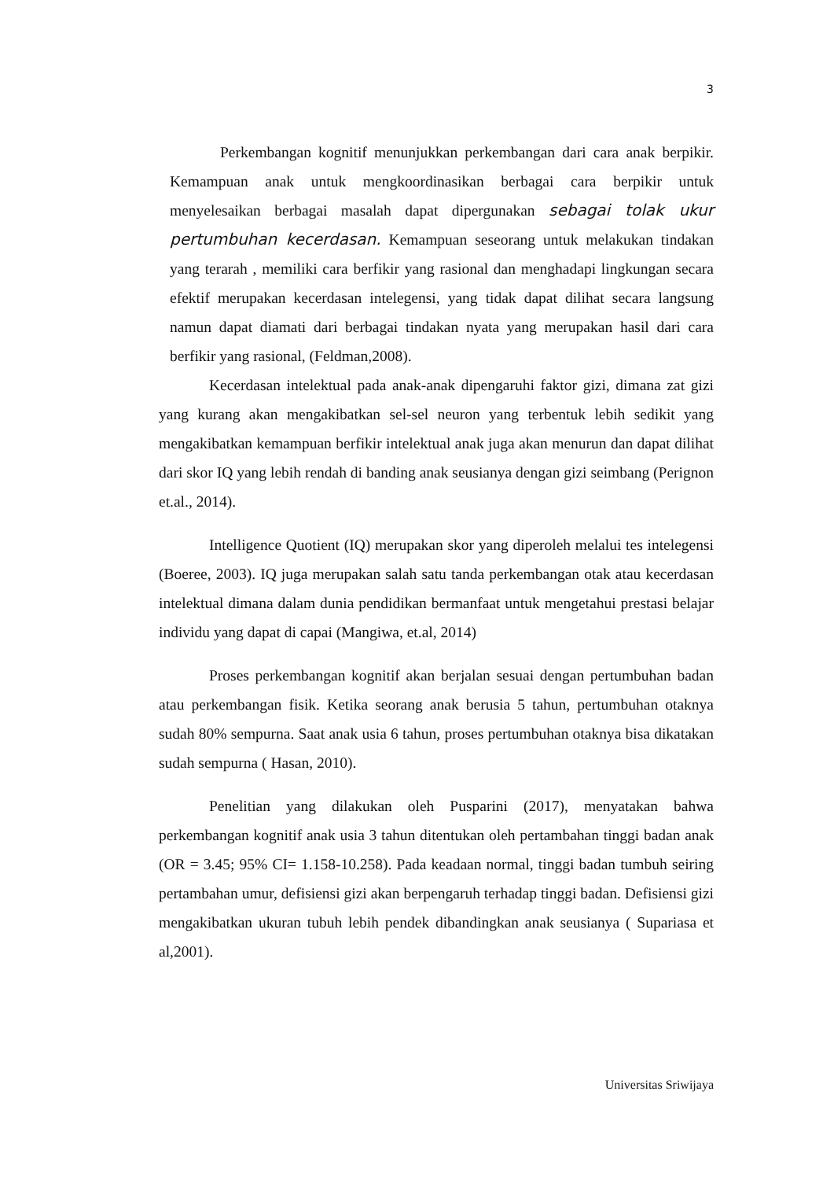3
Perkembangan kognitif menunjukkan perkembangan dari cara anak berpikir. Kemampuan anak untuk mengkoordinasikan berbagai cara berpikir untuk menyelesaikan berbagai masalah dapat dipergunakan sebagai tolak ukur pertumbuhan kecerdasan. Kemampuan seseorang untuk melakukan tindakan yang terarah , memiliki cara berfikir yang rasional dan menghadapi lingkungan secara efektif merupakan kecerdasan intelegensi, yang tidak dapat dilihat secara langsung namun dapat diamati dari berbagai tindakan nyata yang merupakan hasil dari cara berfikir yang rasional, (Feldman,2008).
Kecerdasan intelektual pada anak-anak dipengaruhi faktor gizi, dimana zat gizi yang kurang akan mengakibatkan sel-sel neuron yang terbentuk lebih sedikit yang mengakibatkan kemampuan berfikir intelektual anak juga akan menurun dan dapat dilihat dari skor IQ yang lebih rendah di banding anak seusianya dengan gizi seimbang (Perignon et.al., 2014).
Intelligence Quotient (IQ) merupakan skor yang diperoleh melalui tes intelegensi (Boeree, 2003). IQ juga merupakan salah satu tanda perkembangan otak atau kecerdasan intelektual dimana dalam dunia pendidikan bermanfaat untuk mengetahui prestasi belajar individu yang dapat di capai (Mangiwa, et.al, 2014)
Proses perkembangan kognitif akan berjalan sesuai dengan pertumbuhan badan atau perkembangan fisik. Ketika seorang anak berusia 5 tahun, pertumbuhan otaknya sudah 80% sempurna. Saat anak usia 6 tahun, proses pertumbuhan otaknya bisa dikatakan sudah sempurna ( Hasan, 2010).
Penelitian yang dilakukan oleh Pusparini (2017), menyatakan bahwa perkembangan kognitif anak usia 3 tahun ditentukan oleh pertambahan tinggi badan anak (OR = 3.45; 95% CI= 1.158-10.258). Pada keadaan normal, tinggi badan tumbuh seiring pertambahan umur, defisiensi gizi akan berpengaruh terhadap tinggi badan. Defisiensi gizi mengakibatkan ukuran tubuh lebih pendek dibandingkan anak seusianya ( Supariasa et al,2001).
Universitas Sriwijaya